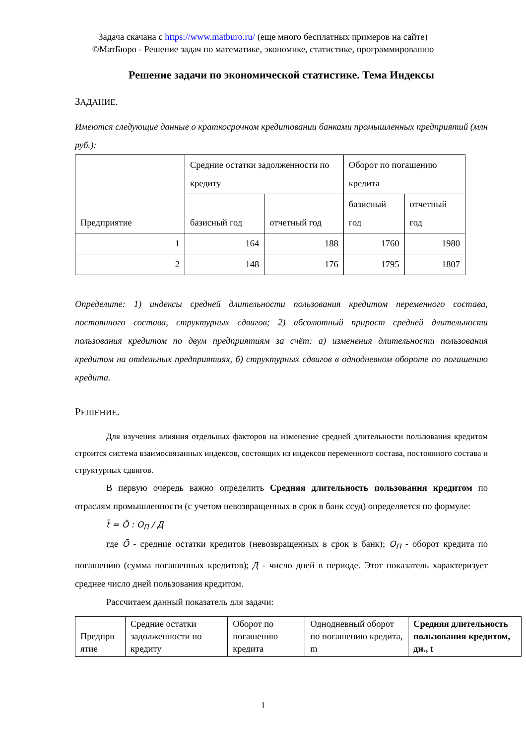Задача скачана с https://www.matburo.ru/ (еще много бесплатных примеров на сайте)
©МатБюро - Решение задач по математике, экономике, статистике, программированию
Решение задачи по экономической статистике. Тема Индексы
ЗАДАНИЕ.
Имеются следующие данные о краткосрочном кредитовании банками промышленных предприятий (млн руб.):
| Предприятие | Средние остатки задолженности по кредиту | | Оборот по погашению кредита | |
| | базисный год | отчетный год | базисный год | отчетный год |
| 1 | 164 | 188 | 1760 | 1980 |
| 2 | 148 | 176 | 1795 | 1807 |
Определите: 1) индексы средней длительности пользования кредитом переменного состава, постоянного состава, структурных сдвигов; 2) абсолютный прирост средней длительности пользования кредитом по двум предприятиям за счёт: а) изменения длительности пользования кредитом на отдельных предприятиях, б) структурных сдвигов в однодневном обороте по погашению кредита.
РЕШЕНИЕ.
Для изучения влияния отдельных факторов на изменение средней длительности пользования кредитом строится система взаимосвязанных индексов, состоящих из индексов переменного состава, постоянного состава и структурных сдвигов.
В первую очередь важно определить Средняя длительность пользования кредитом по отраслям промышленности (с учетом невозвращенных в срок в банк ссуд) определяется по формуле:
t̄ = Ō : O<sub>П</sub> / Д
где Ō - средние остатки кредитов (невозвращенных в срок в банк); O<sub>П</sub> - оборот кредита по погашению (сумма погашенных кредитов); Д - число дней в периоде. Этот показатель характеризует среднее число дней пользования кредитом.
Рассчитаем данный показатель для задачи:
| Предпри ятие | Средние остатки задолженности по кредиту | Оборот по погашению кредита | Однодневный оборот по погашению кредита, m | Средняя длительность пользования кредитом, дн., t |
1